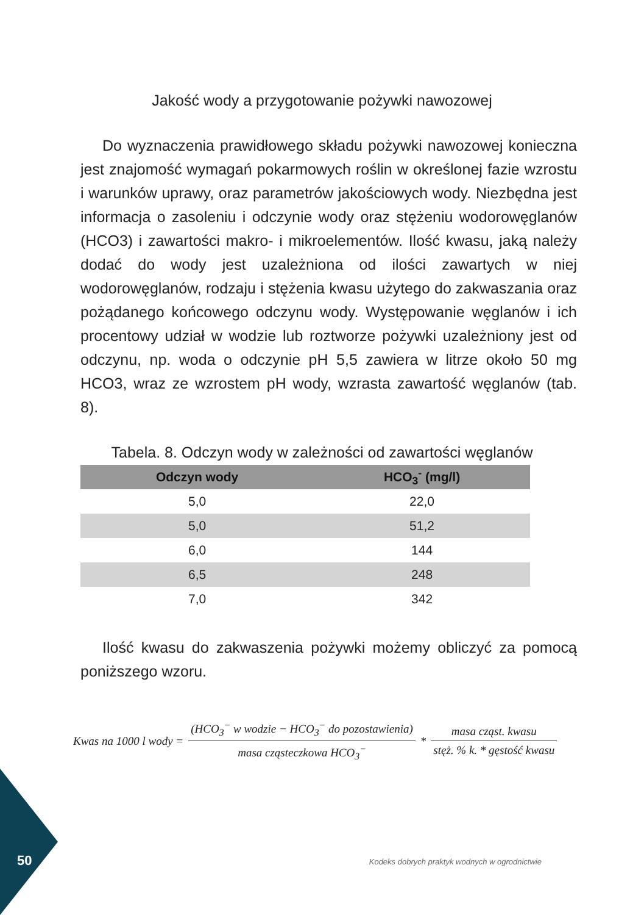Jakość wody a przygotowanie pożywki nawozowej
Do wyznaczenia prawidłowego składu pożywki nawozowej konieczna jest znajomość wymagań pokarmowych roślin w określonej fazie wzrostu i warunków uprawy, oraz parametrów jakościowych wody. Niezbędna jest informacja o zasoleniu i odczynie wody oraz stężeniu wodorowęglanów (HCO3) i zawartości makro- i mikroelementów. Ilość kwasu, jaką należy dodać do wody jest uzależniona od ilości zawartych w niej wodorowęglanów, rodzaju i stężenia kwasu użytego do zakwaszania oraz pożądanego końcowego odczynu wody. Występowanie węglanów i ich procentowy udział w wodzie lub roztworze pożywki uzależniony jest od odczynu, np. woda o odczynie pH 5,5 zawiera w litrze około 50 mg HCO3, wraz ze wzrostem pH wody, wzrasta zawartość węglanów (tab. 8).
Tabela. 8. Odczyn wody w zależności od zawartości węglanów
| Odczyn wody | HCO<sub>3</sub><sup>-</sup> (mg/l) |
| --- | --- |
| 5,0 | 22,0 |
| 5,0 | 51,2 |
| 6,0 | 144 |
| 6,5 | 248 |
| 7,0 | 342 |
Ilość kwasu do zakwaszenia pożywki możemy obliczyć za pomocą poniższego wzoru.
Kwas na 1000 l wody = (HCO<sub>3</sub><sup>−</sup> w wodzie − HCO<sub>3</sub><sup>−</sup> do pozostawienia) masa cząsteczkowa HCO<sub>3</sub><sup>−</sup> * masa cząst. kwasu stęż. % k. * gęstość kwasu
50
Kodeks dobrych praktyk wodnych w ogrodnictwie